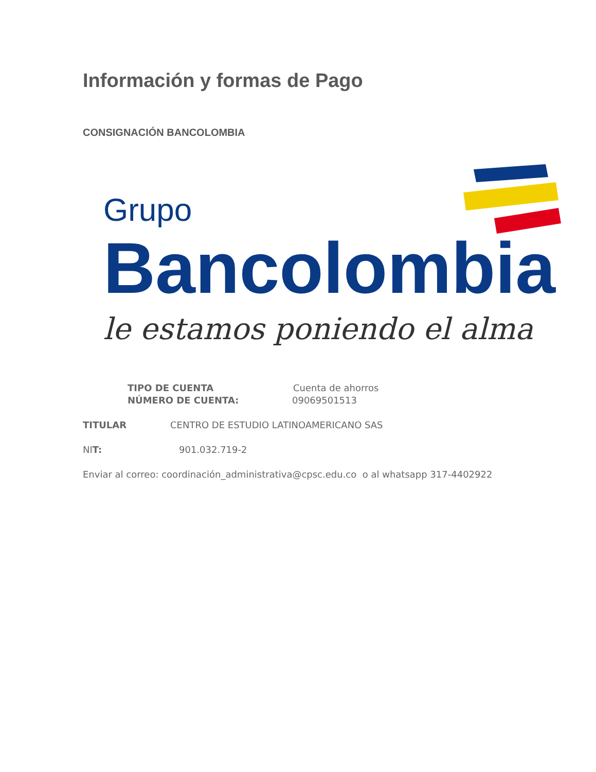Información y formas de Pago
CONSIGNACIÓN BANCOLOMBIA
Grupo
Bancolombia
le estamos poniendo el alma
TIPO DE CUENTA Cuenta de ahorros
NÚMERO DE CUENTA: 09069501513
TITULAR CENTRO DE ESTUDIO LATINOAMERICANO SAS
NIT: 901.032.719-2
Enviar al correo: coordinación_administrativa@cpsc.edu.co o al whatsapp 317-4402922